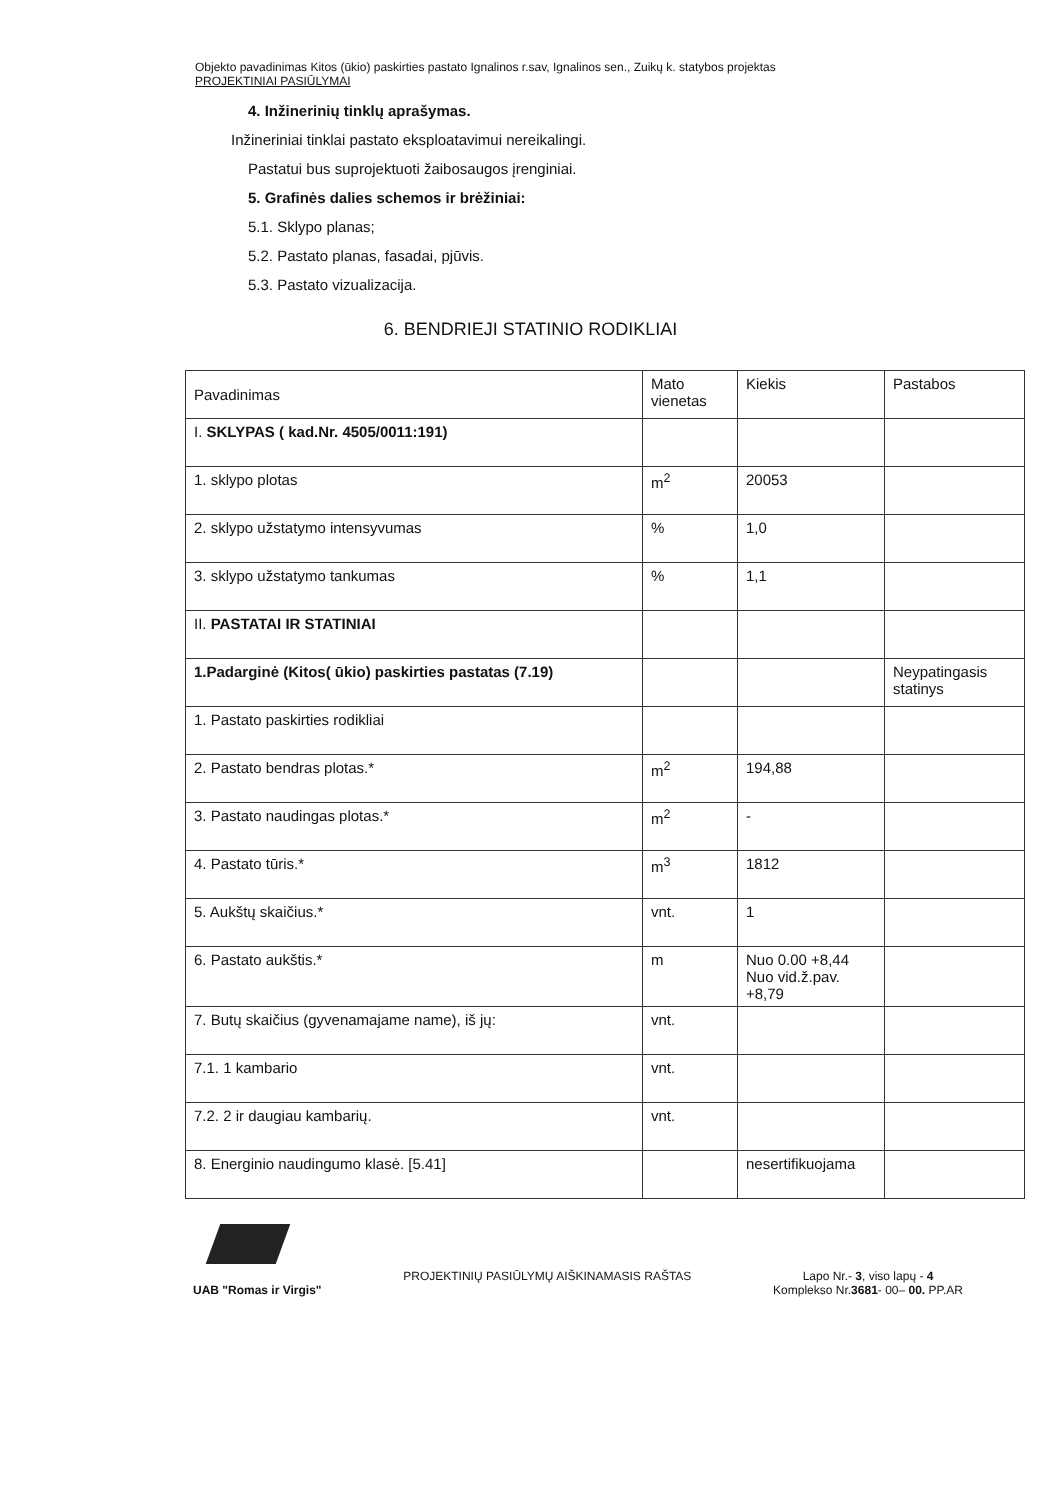Objekto pavadinimas Kitos (ūkio) paskirties pastato Ignalinos r.sav, Ignalinos sen., Zuikų k. statybos projektas
PROJEKTINIAI PASIŪLYMAI
4. Inžinerinių tinklų aprašymas.
Inžineriniai tinklai pastato eksploatavimui nereikalingi.
Pastatui bus suprojektuoti žaibosaugos įrenginiai.
5. Grafinės dalies schemos ir brėžiniai:
5.1. Sklypo planas;
5.2. Pastato planas, fasadai, pjūvis.
5.3. Pastato vizualizacija.
6. BENDRIEJI STATINIO RODIKLIAI
| Pavadinimas | Mato vienetas | Kiekis | Pastabos |
| I. SKLYPAS ( kad.Nr. 4505/0011:191) | | | |
| 1. sklypo plotas | m<sup>2</sup> | 20053 | |
| 2. sklypo užstatymo intensyvumas | % | 1,0 | |
| 3. sklypo užstatymo tankumas | % | 1,1 | |
| II. PASTATAI IR STATINIAI | | | |
| 1.Padarginė (Kitos( ūkio) paskirties pastatas (7.19) | | | Neypatingasis statinys |
| 1. Pastato paskirties rodikliai | | | |
| 2. Pastato bendras plotas.* | m<sup>2</sup> | 194,88 | |
| 3. Pastato naudingas plotas.* | m<sup>2</sup> | - | |
| 4. Pastato tūris.* | m<sup>3</sup> | 1812 | |
| 5. Aukštų skaičius.* | vnt. | 1 | |
| 6. Pastato aukštis.* | m | Nuo 0.00 +8,44 Nuo vid.ž.pav. +8,79 | |
| 7. Butų skaičius (gyvenamajame name), iš jų: | vnt. | | |
| 7.1. 1 kambario | vnt. | | |
| 7.2. 2 ir daugiau kambarių. | vnt. | | |
| 8. Energinio naudingumo klasė. [5.41] | | nesertifikuojama | |
UAB "Romas ir Virgis" PROJEKTINIŲ PASIŪLYMŲ AIŠKINAMASIS RAŠTAS
Lapo Nr.- 3, viso lapų - 4
Komplekso Nr.3681- 00– 00. PP.AR